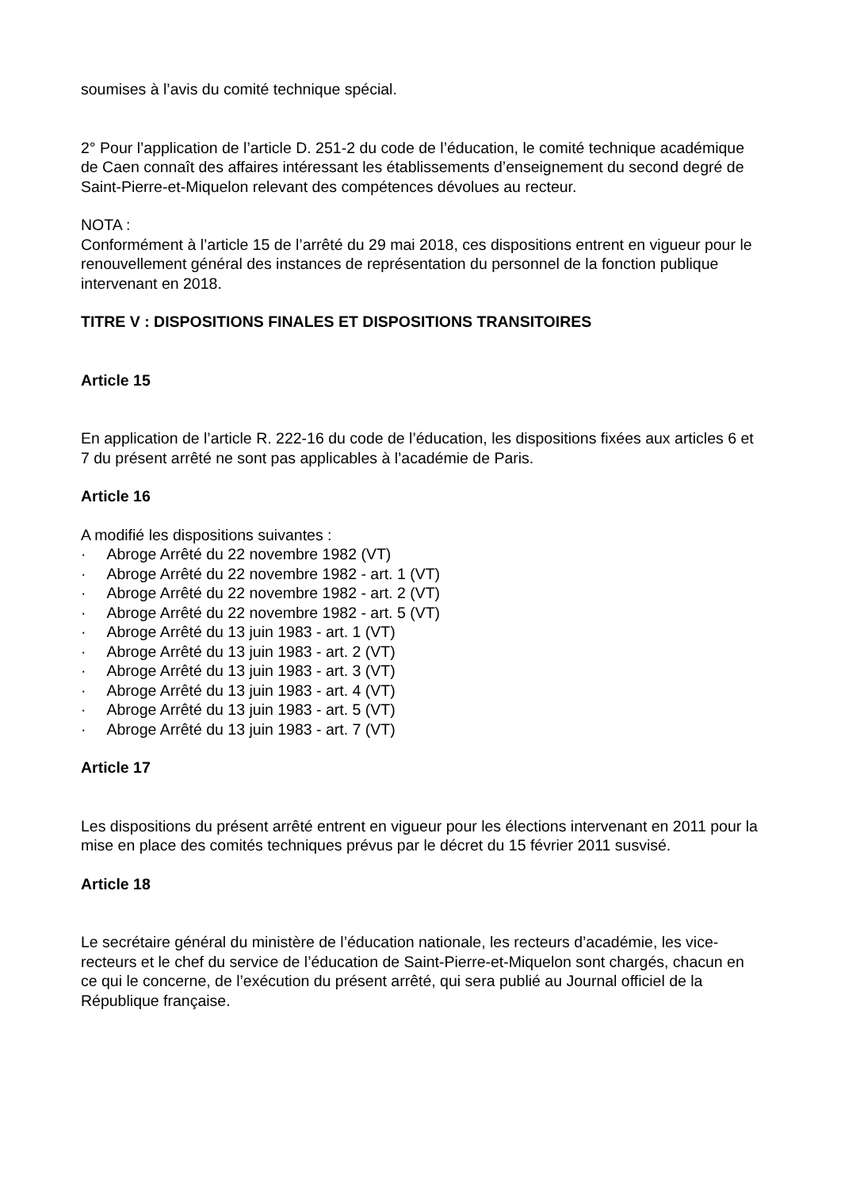soumises à l’avis du comité technique spécial.
2° Pour l’application de l’article D. 251-2 du code de l’éducation, le comité technique académique de Caen connaît des affaires intéressant les établissements d’enseignement du second degré de Saint-Pierre-et-Miquelon relevant des compétences dévolues au recteur.
NOTA :
Conformément à l’article 15 de l’arrêté du 29 mai 2018, ces dispositions entrent en vigueur pour le renouvellement général des instances de représentation du personnel de la fonction publique intervenant en 2018.
TITRE V : DISPOSITIONS FINALES ET DISPOSITIONS TRANSITOIRES
Article 15
En application de l’article R. 222-16 du code de l’éducation, les dispositions fixées aux articles 6 et 7 du présent arrêté ne sont pas applicables à l’académie de Paris.
Article 16
A modifié les dispositions suivantes :
· Abroge Arrêté du 22 novembre 1982 (VT)
· Abroge Arrêté du 22 novembre 1982 - art. 1 (VT)
· Abroge Arrêté du 22 novembre 1982 - art. 2 (VT)
· Abroge Arrêté du 22 novembre 1982 - art. 5 (VT)
· Abroge Arrêté du 13 juin 1983 - art. 1 (VT)
· Abroge Arrêté du 13 juin 1983 - art. 2 (VT)
· Abroge Arrêté du 13 juin 1983 - art. 3 (VT)
· Abroge Arrêté du 13 juin 1983 - art. 4 (VT)
· Abroge Arrêté du 13 juin 1983 - art. 5 (VT)
· Abroge Arrêté du 13 juin 1983 - art. 7 (VT)
Article 17
Les dispositions du présent arrêté entrent en vigueur pour les élections intervenant en 2011 pour la mise en place des comités techniques prévus par le décret du 15 février 2011 susvisé.
Article 18
Le secrétaire général du ministère de l’éducation nationale, les recteurs d’académie, les vice-recteurs et le chef du service de l’éducation de Saint-Pierre-et-Miquelon sont chargés, chacun en ce qui le concerne, de l’exécution du présent arrêté, qui sera publié au Journal officiel de la République française.